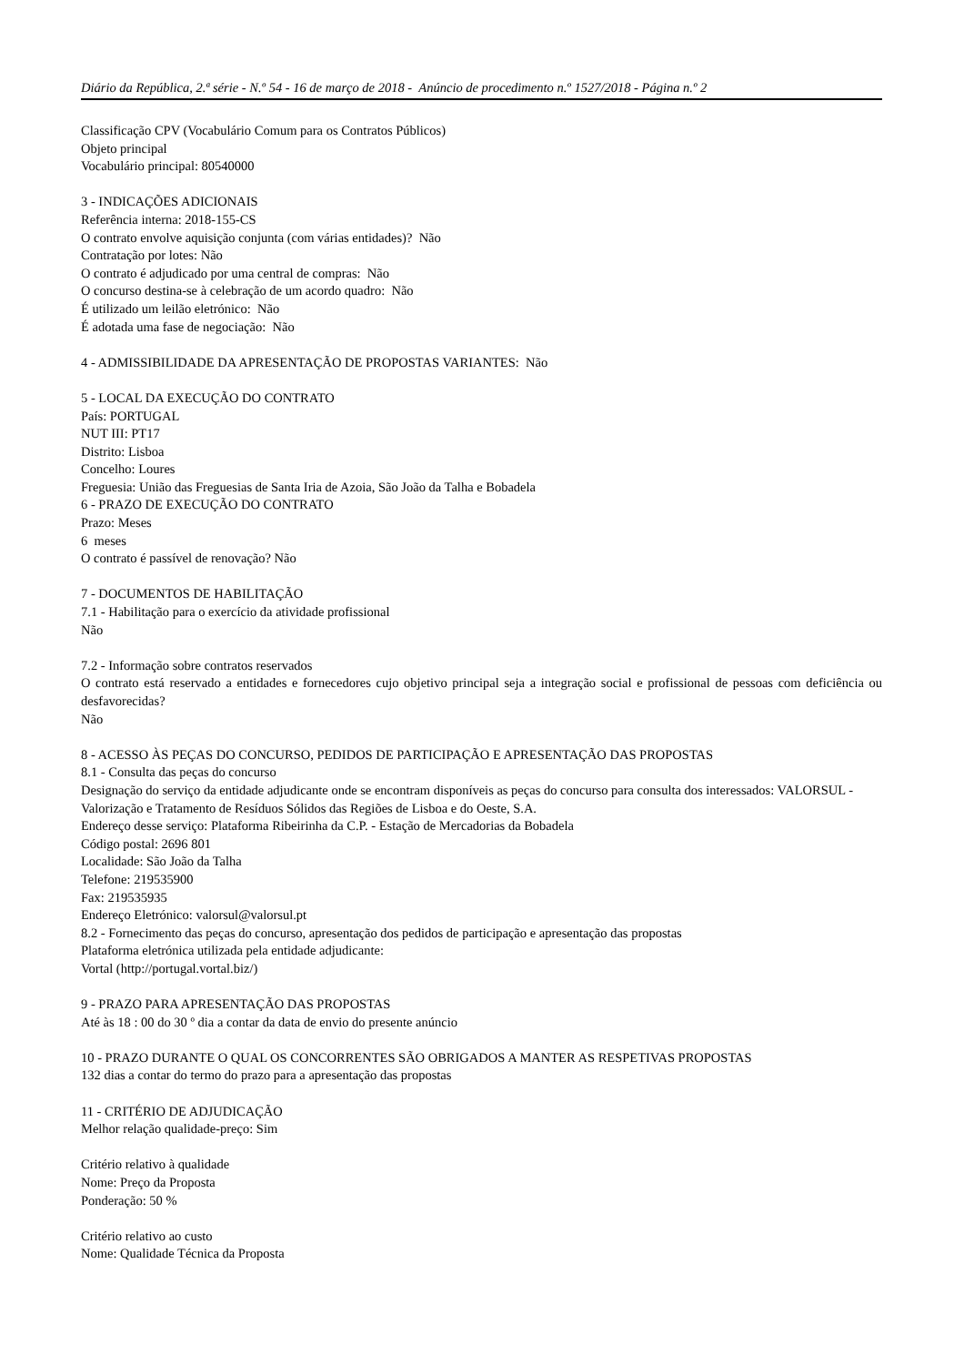Diário da República, 2.ª série - N.º 54 - 16 de março de 2018 - Anúncio de procedimento n.º 1527/2018 - Página n.º 2
Classificação CPV (Vocabulário Comum para os Contratos Públicos)
Objeto principal
Vocabulário principal: 80540000
3 - INDICAÇÕES ADICIONAIS
Referência interna: 2018-155-CS
O contrato envolve aquisição conjunta (com várias entidades)? Não
Contratação por lotes: Não
O contrato é adjudicado por uma central de compras: Não
O concurso destina-se à celebração de um acordo quadro: Não
É utilizado um leilão eletrónico: Não
É adotada uma fase de negociação: Não
4 - ADMISSIBILIDADE DA APRESENTAÇÃO DE PROPOSTAS VARIANTES: Não
5 - LOCAL DA EXECUÇÃO DO CONTRATO
País: PORTUGAL
NUT III: PT17
Distrito: Lisboa
Concelho: Loures
Freguesia: União das Freguesias de Santa Iria de Azoia, São João da Talha e Bobadela
6 - PRAZO DE EXECUÇÃO DO CONTRATO
Prazo: Meses
6 meses
O contrato é passível de renovação? Não
7 - DOCUMENTOS DE HABILITAÇÃO
7.1 - Habilitação para o exercício da atividade profissional
Não
7.2 - Informação sobre contratos reservados
O contrato está reservado a entidades e fornecedores cujo objetivo principal seja a integração social e profissional de pessoas com deficiência ou desfavorecidas?
Não
8 - ACESSO ÀS PEÇAS DO CONCURSO, PEDIDOS DE PARTICIPAÇÃO E APRESENTAÇÃO DAS PROPOSTAS
8.1 - Consulta das peças do concurso
Designação do serviço da entidade adjudicante onde se encontram disponíveis as peças do concurso para consulta dos interessados: VALORSUL - Valorização e Tratamento de Resíduos Sólidos das Regiões de Lisboa e do Oeste, S.A.
Endereço desse serviço: Plataforma Ribeirinha da C.P. - Estação de Mercadorias da Bobadela
Código postal: 2696 801
Localidade: São João da Talha
Telefone: 219535900
Fax: 219535935
Endereço Eletrónico: valorsul@valorsul.pt
8.2 - Fornecimento das peças do concurso, apresentação dos pedidos de participação e apresentação das propostas
Plataforma eletrónica utilizada pela entidade adjudicante:
Vortal (http://portugal.vortal.biz/)
9 - PRAZO PARA APRESENTAÇÃO DAS PROPOSTAS
Até às 18 : 00 do 30 º dia a contar da data de envio do presente anúncio
10 - PRAZO DURANTE O QUAL OS CONCORRENTES SÃO OBRIGADOS A MANTER AS RESPETIVAS PROPOSTAS
132 dias a contar do termo do prazo para a apresentação das propostas
11 - CRITÉRIO DE ADJUDICAÇÃO
Melhor relação qualidade-preço: Sim
Critério relativo à qualidade
Nome: Preço da Proposta
Ponderação: 50 %
Critério relativo ao custo
Nome: Qualidade Técnica da Proposta